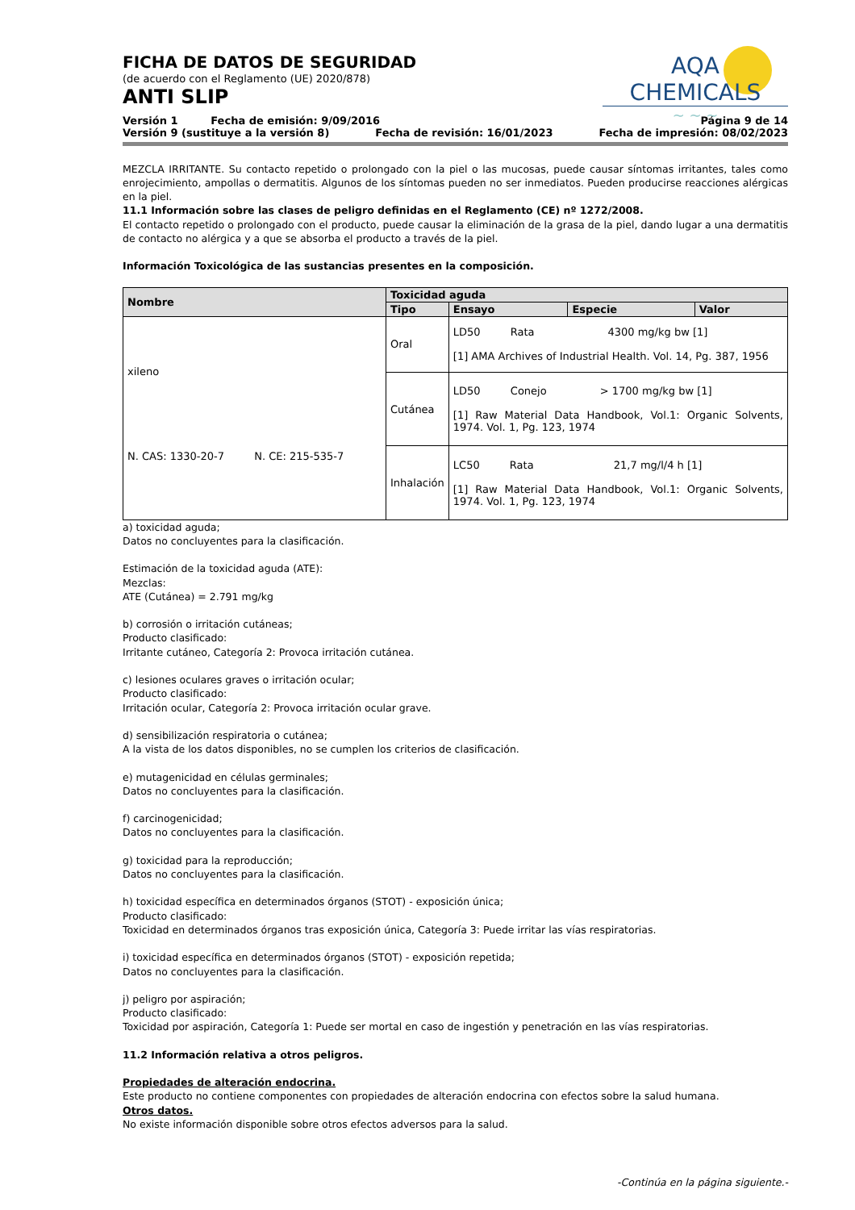AQA CHEMICALS
~ ~ ~
FICHA DE DATOS DE SEGURIDAD
(de acuerdo con el Reglamento (UE) 2020/878)
ANTI SLIP
Versión 1 Fecha de emisión: 9/09/2016 Página 9 de 14
Versión 9 (sustituye a la versión 8) Fecha de revisión: 16/01/2023 Fecha de impresión: 08/02/2023
MEZCLA IRRITANTE. Su contacto repetido o prolongado con la piel o las mucosas, puede causar síntomas irritantes, tales como enrojecimiento, ampollas o dermatitis. Algunos de los síntomas pueden no ser inmediatos. Pueden producirse reacciones alérgicas en la piel.
11.1 Información sobre las clases de peligro definidas en el Reglamento (CE) nº 1272/2008.
El contacto repetido o prolongado con el producto, puede causar la eliminación de la grasa de la piel, dando lugar a una dermatitis de contacto no alérgica y a que se absorba el producto a través de la piel.
Información Toxicológica de las sustancias presentes en la composición.
| Nombre | Toxicidad aguda | | | |
| --- | --- | --- | --- | --- |
| | Tipo | Ensayo | Especie | Valor |
| xileno N. CAS: 1330-20-7 N. CE: 215-535-7 | Oral | LD50 Rata 4300 mg/kg bw [1] [1] AMA Archives of Industrial Health. Vol. 14, Pg. 387, 1956 | | |
| | Cutánea | LD50 Conejo > 1700 mg/kg bw [1] [1] Raw Material Data Handbook, Vol.1: Organic Solvents, 1974. Vol. 1, Pg. 123, 1974 | | |
| | Inhalación | LC50 Rata 21,7 mg/l/4 h [1] [1] Raw Material Data Handbook, Vol.1: Organic Solvents, 1974. Vol. 1, Pg. 123, 1974 | | |
a) toxicidad aguda;
Datos no concluyentes para la clasificación.
Estimación de la toxicidad aguda (ATE):
Mezclas:
ATE (Cutánea) = 2.791 mg/kg
b) corrosión o irritación cutáneas;
Producto clasificado:
Irritante cutáneo, Categoría 2: Provoca irritación cutánea.
c) lesiones oculares graves o irritación ocular;
Producto clasificado:
Irritación ocular, Categoría 2: Provoca irritación ocular grave.
d) sensibilización respiratoria o cutánea;
A la vista de los datos disponibles, no se cumplen los criterios de clasificación.
e) mutagenicidad en células germinales;
Datos no concluyentes para la clasificación.
f) carcinogenicidad;
Datos no concluyentes para la clasificación.
g) toxicidad para la reproducción;
Datos no concluyentes para la clasificación.
h) toxicidad específica en determinados órganos (STOT) - exposición única;
Producto clasificado:
Toxicidad en determinados órganos tras exposición única, Categoría 3: Puede irritar las vías respiratorias.
i) toxicidad específica en determinados órganos (STOT) - exposición repetida;
Datos no concluyentes para la clasificación.
j) peligro por aspiración;
Producto clasificado:
Toxicidad por aspiración, Categoría 1: Puede ser mortal en caso de ingestión y penetración en las vías respiratorias.
11.2 Información relativa a otros peligros.
Propiedades de alteración endocrina.
Este producto no contiene componentes con propiedades de alteración endocrina con efectos sobre la salud humana.
Otros datos.
No existe información disponible sobre otros efectos adversos para la salud.
-Continúa en la página siguiente.-